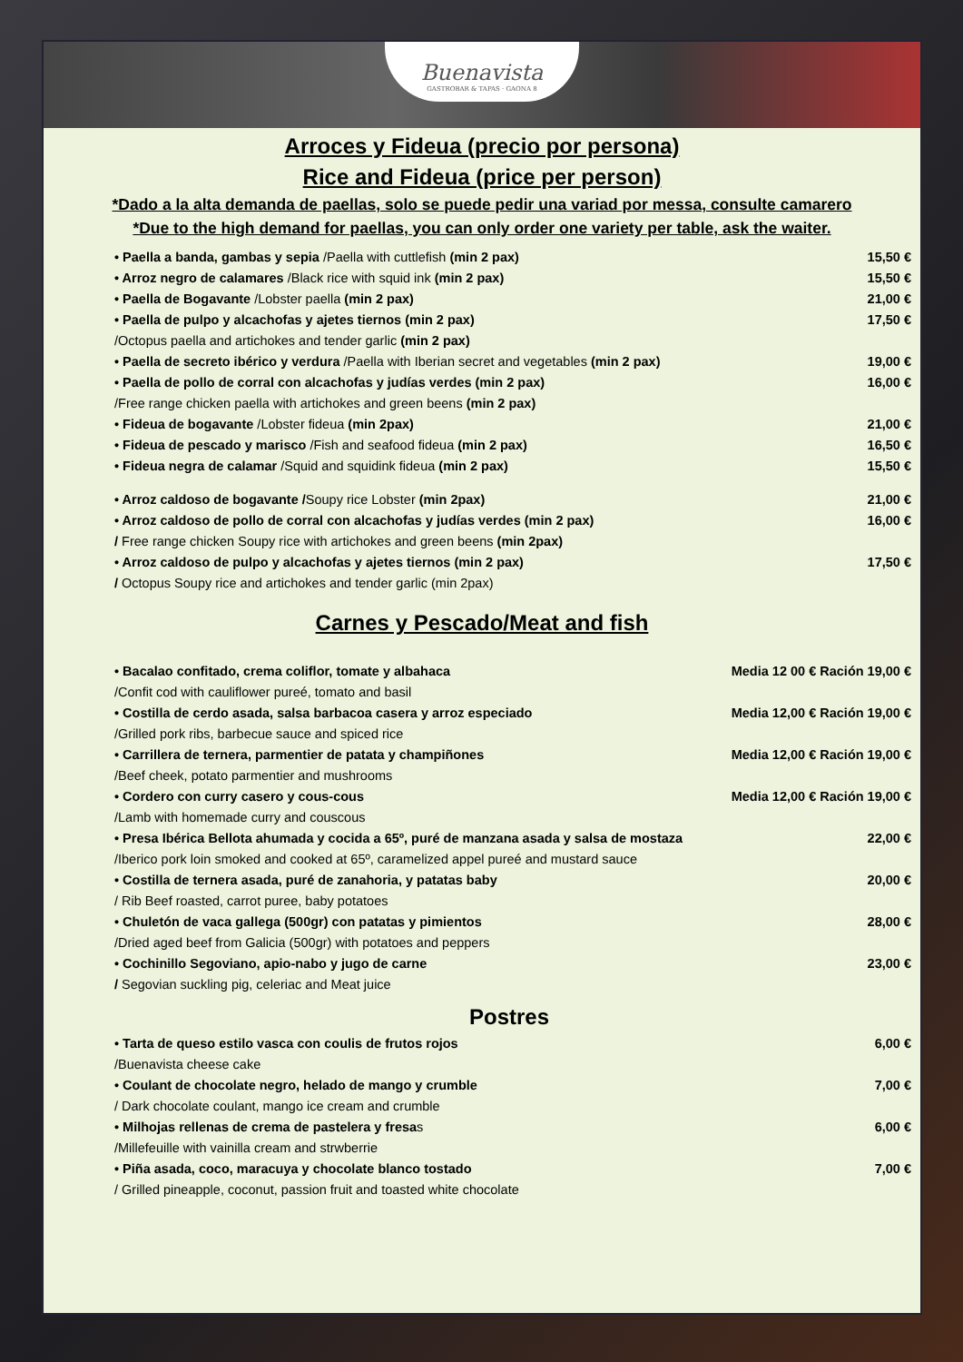Buenavista GASTROBAR & TAPAS · GAONA 8
Arroces y Fideua (precio por persona)
Rice and Fideua (price per person)
*Dado a la alta demanda de paellas, solo se puede pedir una variad por messa, consulte camarero
*Due to the high demand for paellas, you can only order one variety per table, ask the waiter.
• Paella a banda, gambas y sepia /Paella with cuttlefish (min 2 pax) 15,50 €
• Arroz negro de calamares /Black rice with squid ink (min 2 pax) 15,50 €
• Paella de Bogavante /Lobster paella (min 2 pax) 21,00 €
• Paella de pulpo y alcachofas y ajetes tiernos (min 2 pax)
/Octopus paella and artichokes and tender garlic (min 2 pax) 17,50 €
• Paella de secreto ibérico y verdura /Paella with Iberian secret and vegetables (min 2 pax) 19,00 €
• Paella de pollo de corral con alcachofas y judías verdes (min 2 pax)
/Free range chicken paella with artichokes and green beens (min 2 pax) 16,00 €
• Fideua de bogavante /Lobster fideua (min 2pax) 21,00 €
• Fideua de pescado y marisco /Fish and seafood fideua (min 2 pax) 16,50 €
• Fideua negra de calamar /Squid and squidink fideua (min 2 pax) 15,50 €
• Arroz caldoso de bogavante /Soupy rice Lobster (min 2pax) 21,00 €
• Arroz caldoso de pollo de corral con alcachofas y judías verdes (min 2 pax)
/ Free range chicken Soupy rice with artichokes and green beens (min 2pax) 16,00 €
• Arroz caldoso de pulpo y alcachofas y ajetes tiernos (min 2 pax)
/ Octopus Soupy rice and artichokes and tender garlic (min 2pax) 17,50 €
Carnes y Pescado/Meat and fish
• Bacalao confitado, crema coliflor, tomate y albahaca
/Confit cod with cauliflower pureé, tomato and basil Media 12 00 € Ración 19,00 €
• Costilla de cerdo asada, salsa barbacoa casera y arroz especiado
/Grilled pork ribs, barbecue sauce and spiced rice Media 12,00 € Ración 19,00 €
• Carrillera de ternera, parmentier de patata y champiñones
/Beef cheek, potato parmentier and mushrooms Media 12,00 € Ración 19,00 €
• Cordero con curry casero y cous-cous
/Lamb with homemade curry and couscous Media 12,00 € Ración 19,00 €
• Presa Ibérica Bellota ahumada y cocida a 65º, puré de manzana asada y salsa de mostaza
/Iberico pork loin smoked and cooked at 65º, caramelized appel pureé and mustard sauce 22,00 €
• Costilla de ternera asada, puré de zanahoria, y patatas baby
/ Rib Beef roasted, carrot puree, baby potatoes 20,00 €
• Chuletón de vaca gallega (500gr) con patatas y pimientos
/Dried aged beef from Galicia (500gr) with potatoes and peppers 28,00 €
• Cochinillo Segoviano, apio-nabo y jugo de carne
/ Segovian suckling pig, celeriac and Meat juice 23,00 €
Postres
• Tarta de queso estilo vasca con coulis de frutos rojos
/Buenavista cheese cake 6,00 €
• Coulant de chocolate negro, helado de mango y crumble
/ Dark chocolate coulant, mango ice cream and crumble 7,00 €
• Milhojas rellenas de crema de pastelera y fresas
/Millefeuille with vainilla cream and strwberrie 6,00 €
• Piña asada, coco, maracuya y chocolate blanco tostado
/ Grilled pineapple, coconut, passion fruit and toasted white chocolate 7,00 €